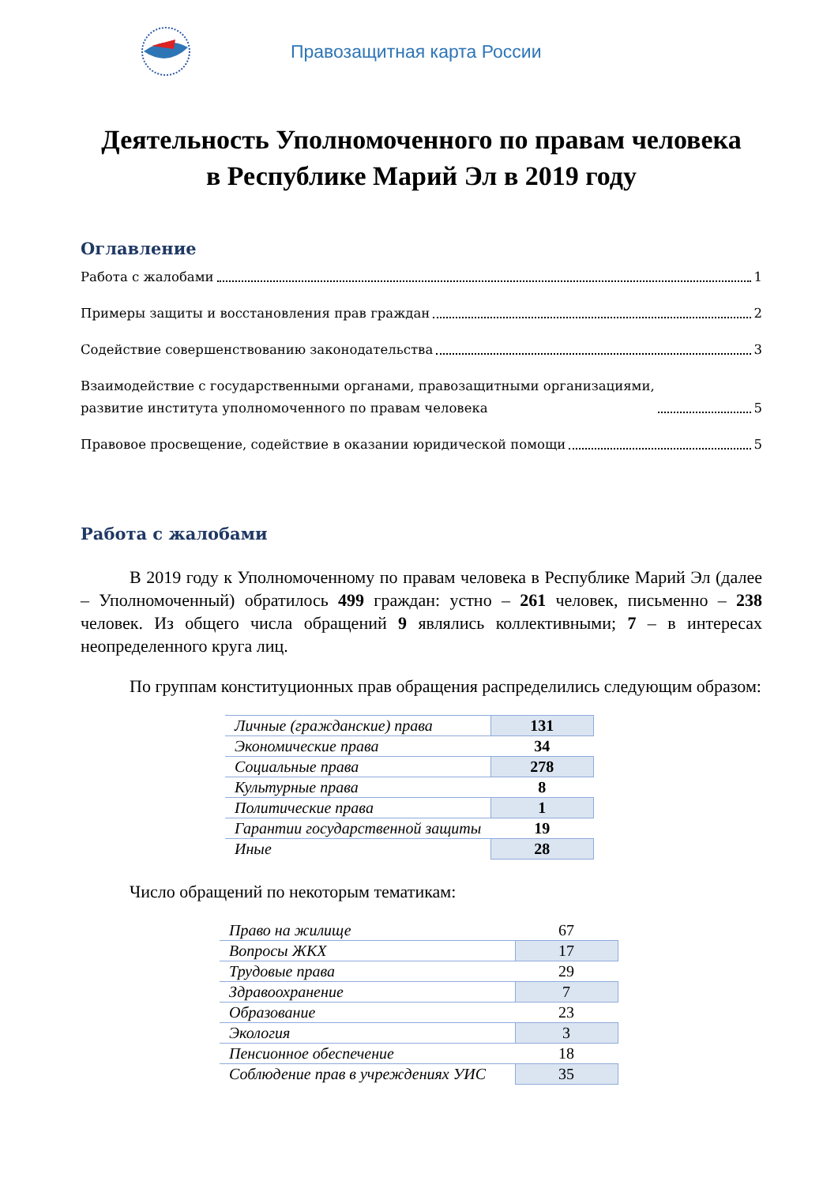Правозащитная карта России
Деятельность Уполномоченного по правам человека
в Республике Марий Эл в 2019 году
Оглавление
Работа с жалобами 1
Примеры защиты и восстановления прав граждан 2
Содействие совершенствованию законодательства 3
Взаимодействие с государственными органами, правозащитными организациями,
развитие института уполномоченного по правам человека 5
Правовое просвещение, содействие в оказании юридической помощи 5
Работа с жалобами
В 2019 году к Уполномоченному по правам человека в Республике Марий Эл (далее – Уполномоченный) обратилось 499 граждан: устно – 261 человек, письменно – 238 человек. Из общего числа обращений 9 являлись коллективными; 7 – в интересах неопределенного круга лиц.
По группам конституционных прав обращения распределились следующим образом:
| Личные (гражданские) права | 131 |
| Экономические права | 34 |
| Социальные права | 278 |
| Культурные права | 8 |
| Политические права | 1 |
| Гарантии государственной защиты | 19 |
| Иные | 28 |
Число обращений по некоторым тематикам:
| Право на жилище | 67 |
| Вопросы ЖКХ | 17 |
| Трудовые права | 29 |
| Здравоохранение | 7 |
| Образование | 23 |
| Экология | 3 |
| Пенсионное обеспечение | 18 |
| Соблюдение прав в учреждениях УИС | 35 |